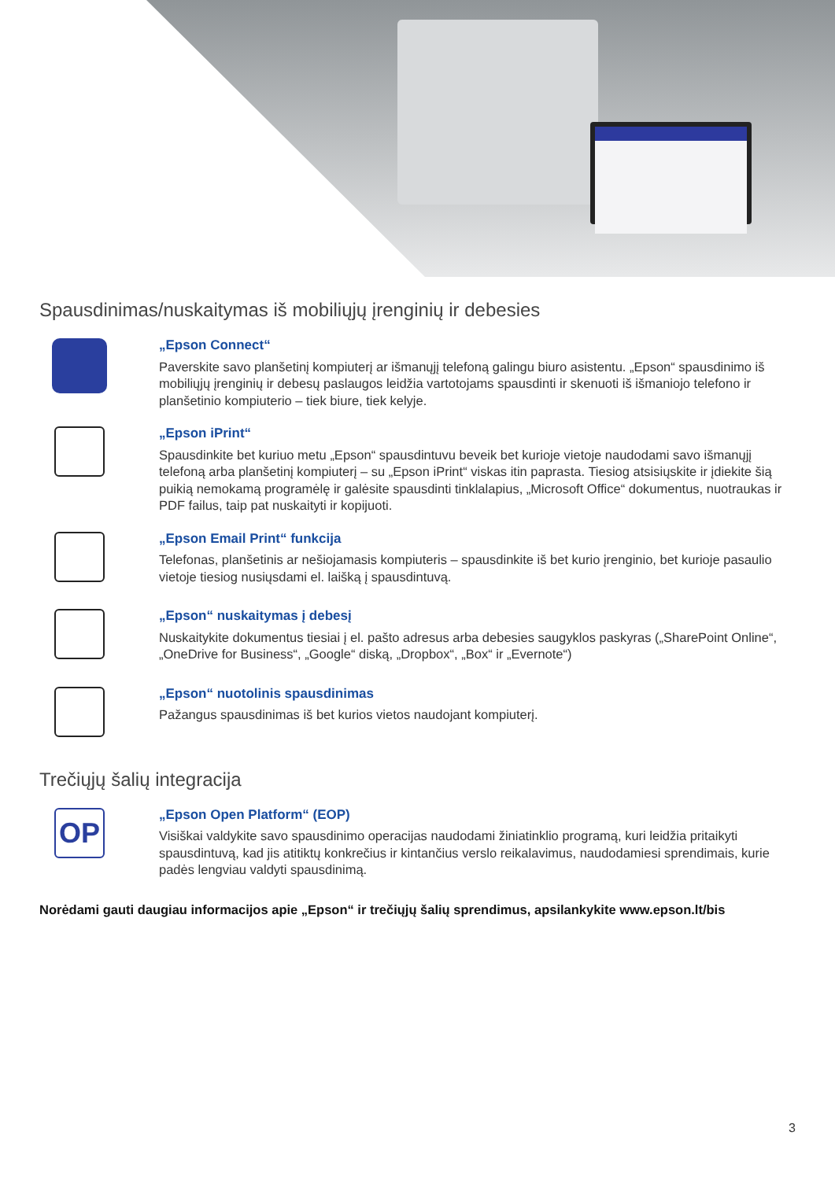Spausdinimas/nuskaitymas iš mobiliųjų įrenginių ir debesies
„Epson Connect“
Paverskite savo planšetinį kompiuterį ar išmanųjį telefoną galingu biuro asistentu. „Epson“ spausdinimo iš mobiliųjų įrenginių ir debesų paslaugos leidžia vartotojams spausdinti ir skenuoti iš išmaniojo telefono ir planšetinio kompiuterio – tiek biure, tiek kelyje.
„Epson iPrint“
Spausdinkite bet kuriuo metu „Epson“ spausdintuvu beveik bet kurioje vietoje naudodami savo išmanųjį telefoną arba planšetinį kompiuterį – su „Epson iPrint“ viskas itin paprasta. Tiesiog atsisiųskite ir įdiekite šią puikią nemokamą programėlę ir galėsite spausdinti tinklalapius, „Microsoft Office“ dokumentus, nuotraukas ir PDF failus, taip pat nuskaityti ir kopijuoti.
„Epson Email Print“ funkcija
Telefonas, planšetinis ar nešiojamasis kompiuteris – spausdinkite iš bet kurio įrenginio, bet kurioje pasaulio vietoje tiesiog nusiųsdami el. laišką į spausdintuvą.
„Epson“ nuskaitymas į debesį
Nuskaitykite dokumentus tiesiai į el. pašto adresus arba debesies saugyklos paskyras („SharePoint Online“, „OneDrive for Business“, „Google“ diską, „Dropbox“, „Box“ ir „Evernote“)
„Epson“ nuotolinis spausdinimas
Pažangus spausdinimas iš bet kurios vietos naudojant kompiuterį.
Trečiųjų šalių integracija
OP
„Epson Open Platform“ (EOP)
Visiškai valdykite savo spausdinimo operacijas naudodami žiniatinklio programą, kuri leidžia pritaikyti spausdintuvą, kad jis atitiktų konkrečius ir kintančius verslo reikalavimus, naudodamiesi sprendimais, kurie padės lengviau valdyti spausdinimą.
Norėdami gauti daugiau informacijos apie „Epson“ ir trečiųjų šalių sprendimus, apsilankykite www.epson.lt/bis
3